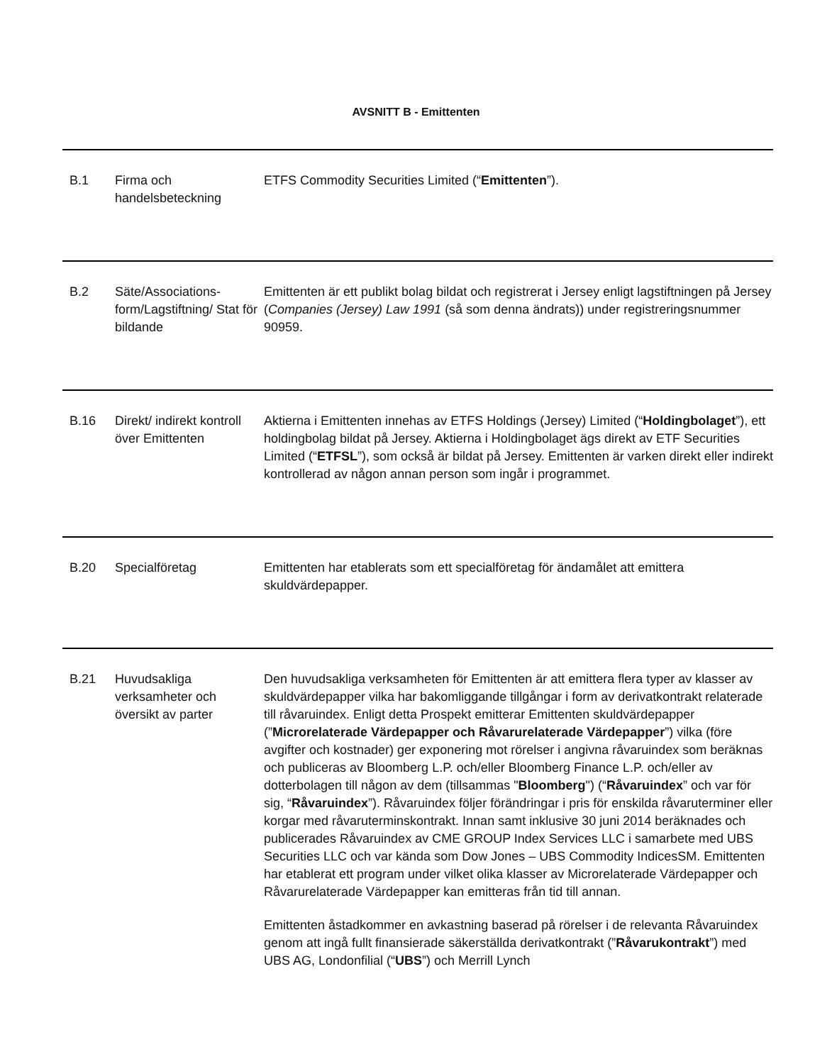AVSNITT B - Emittenten
| B.1 | Firma och handelsbeteckning | ETFS Commodity Securities Limited (“ Emittenten ”). |
| B.2 | Säte/Associations-form/Lagstiftning/ Stat för bildande | Emittenten är ett publikt bolag bildat och registrerat i Jersey enligt lagstiftningen på Jersey ( Companies (Jersey) Law 1991 (så som denna ändrats)) under registreringsnummer 90959. |
| B.16 | Direkt/ indirekt kontroll över Emittenten | Aktierna i Emittenten innehas av ETFS Holdings (Jersey) Limited (“ Holdingbolaget ”), ett holdingbolag bildat på Jersey. Aktierna i Holdingbolaget ägs direkt av ETF Securities Limited (“ ETFSL ”), som också är bildat på Jersey. Emittenten är varken direkt eller indirekt kontrollerad av någon annan person som ingår i programmet. |
| B.20 | Specialföretag | Emittenten har etablerats som ett specialföretag för ändamålet att emittera skuldvärdepapper. |
| B.21 | Huvudsakliga verksamheter och översikt av parter | Den huvudsakliga verksamheten för Emittenten är att emittera flera typer av klasser av skuldvärdepapper vilka har bakomliggande tillgångar i form av derivatkontrakt relaterade till råvaruindex. Enligt detta Prospekt emitterar Emittenten skuldvärdepapper (” Microrelaterade Värdepapper och Råvarurelaterade Värdepapper ”) vilka (före avgifter och kostnader) ger exponering mot rörelser i angivna råvaruindex som beräknas och publiceras av Bloomberg L.P. och/eller Bloomberg Finance L.P. och/eller av dotterbolagen till någon av dem (tillsammas " Bloomberg ") (“ Råvaruindex ” och var för sig, “ Råvaruindex ”). Råvaruindex följer förändringar i pris för enskilda råvaruterminer eller korgar med råvaruterminskontrakt. Innan samt inklusive 30 juni 2014 beräknades och publicerades Råvaruindex av CME GROUP Index Services LLC i samarbete med UBS Securities LLC och var kända som Dow Jones – UBS Commodity IndicesSM. Emittenten har etablerat ett program under vilket olika klasser av Microrelaterade Värdepapper och Råvarurelaterade Värdepapper kan emitteras från tid till annan. Emittenten åstadkommer en avkastning baserad på rörelser i de relevanta Råvaruindex genom att ingå fullt finansierade säkerställda derivatkontrakt (” Råvarukontrakt ”) med UBS AG, Londonfilial (“ UBS ”) och Merrill Lynch |